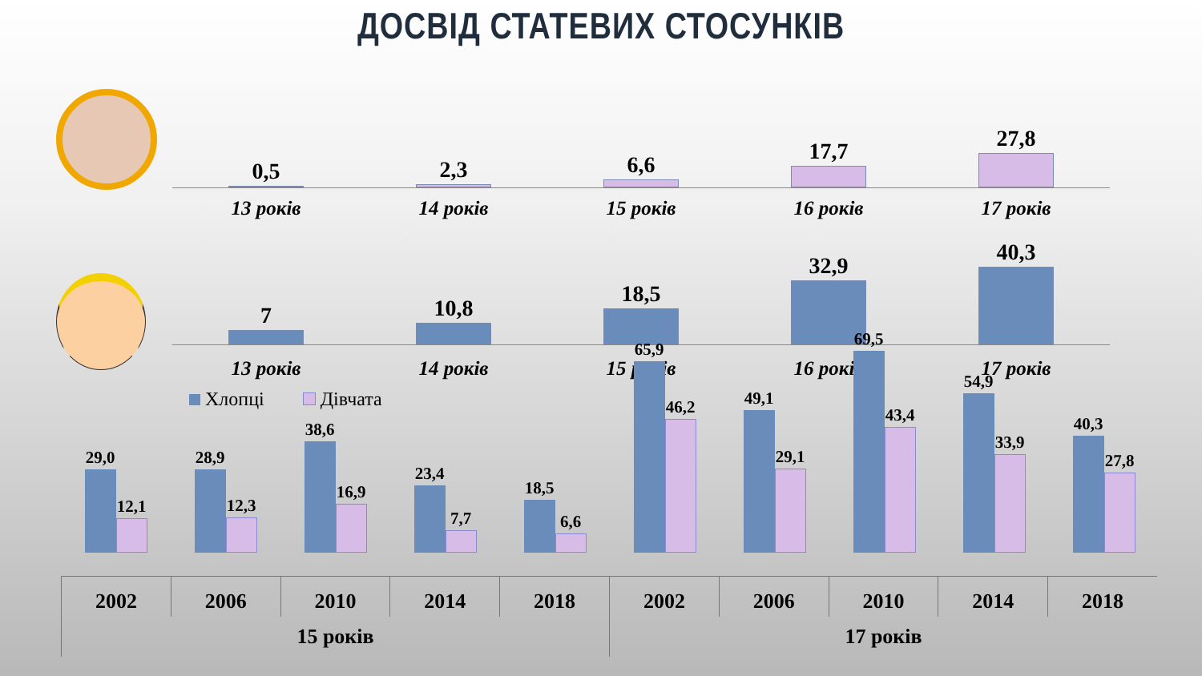ДОСВІД СТАТЕВИХ СТОСУНКІВ
0,5
2,3
6,6
17,7
27,8
13 років 14 років 15 років 16 років 17 років
7
10,8
18,5
32,9
40,3
13 років 14 років 15 років 16 років 17 років
Хлопці Дівчата
29,0
12,1
28,9
12,3
38,6
16,9
23,4
7,7
18,5
6,6
65,9
46,2
49,1
29,1
69,5
43,4
54,9
33,9
40,3
27,8
2002 2006 2010 2014 2018 2002 2006 2010 2014 2018
15 років 17 років